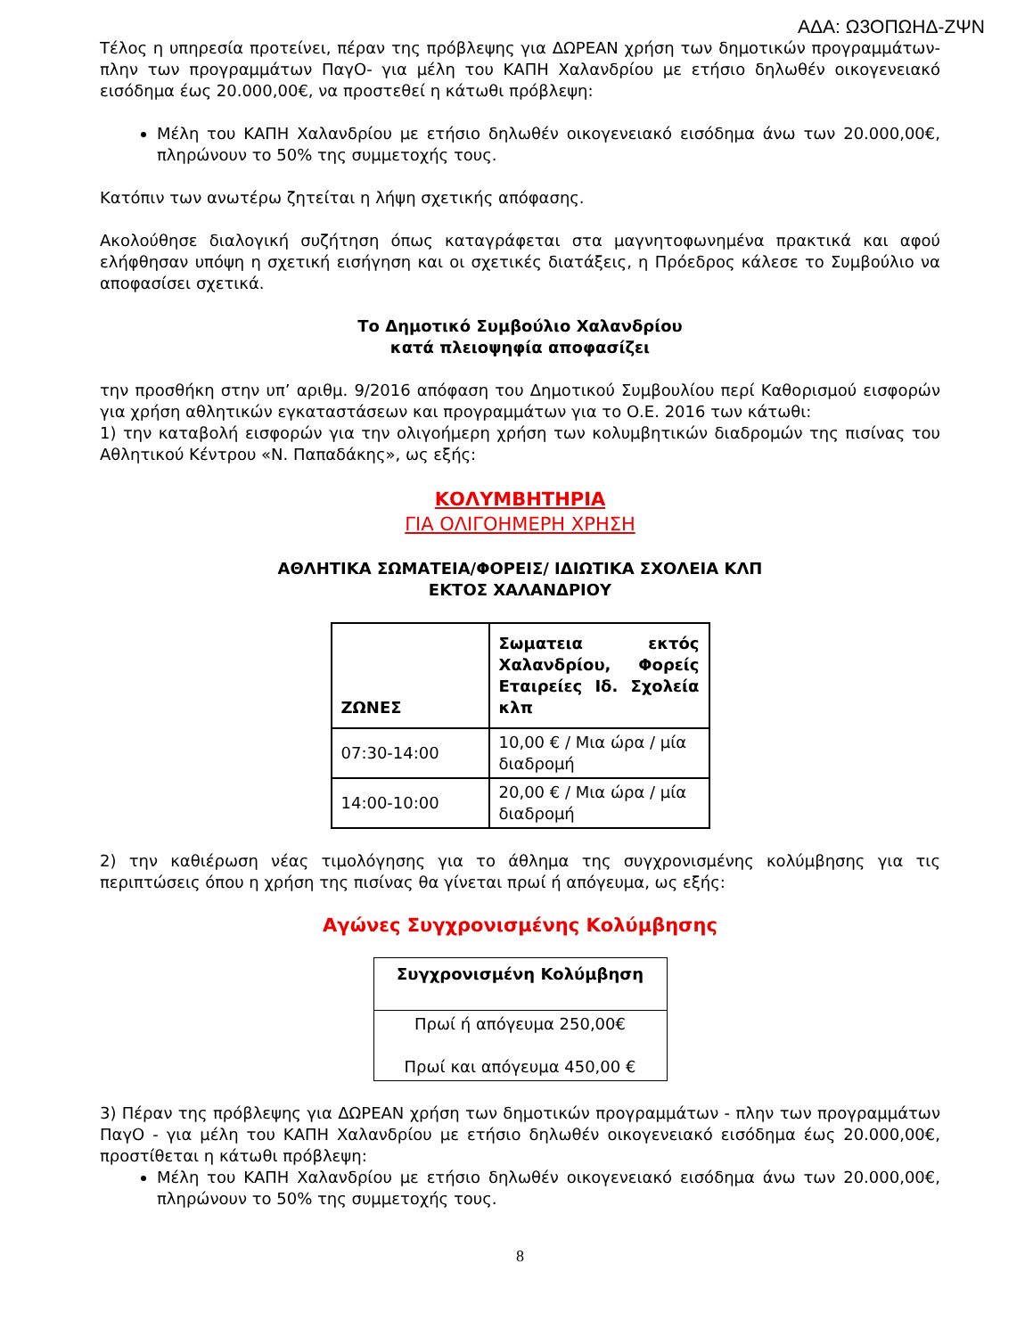ΑΔΑ: Ω3ΟΠΩΗΔ-ΖΨΝ
Τέλος η υπηρεσία προτείνει, πέραν της πρόβλεψης για ΔΩΡΕΑΝ χρήση των δημοτικών προγραμμάτων- πλην των προγραμμάτων ΠαγΟ- για μέλη του ΚΑΠΗ Χαλανδρίου με ετήσιο δηλωθέν οικογενειακό εισόδημα έως 20.000,00€, να προστεθεί η κάτωθι πρόβλεψη:
Μέλη του ΚΑΠΗ Χαλανδρίου με ετήσιο δηλωθέν οικογενειακό εισόδημα άνω των 20.000,00€, πληρώνουν το 50% της συμμετοχής τους.
Κατόπιν των ανωτέρω ζητείται η λήψη σχετικής απόφασης.
Ακολούθησε διαλογική συζήτηση όπως καταγράφεται στα μαγνητοφωνημένα πρακτικά και αφού ελήφθησαν υπόψη η σχετική εισήγηση και οι σχετικές διατάξεις, η Πρόεδρος κάλεσε το Συμβούλιο να αποφασίσει σχετικά.
Το Δημοτικό Συμβούλιο Χαλανδρίου
κατά πλειοψηφία αποφασίζει
την προσθήκη στην υπ’ αριθμ. 9/2016 απόφαση του Δημοτικού Συμβουλίου περί Καθορισμού εισφορών για χρήση αθλητικών εγκαταστάσεων και προγραμμάτων για το Ο.Ε. 2016 των κάτωθι:
1) την καταβολή εισφορών για την ολιγοήμερη χρήση των κολυμβητικών διαδρομών της πισίνας του Αθλητικού Κέντρου «Ν. Παπαδάκης», ως εξής:
ΚΟΛΥΜΒΗΤΗΡΙΑ
ΓΙΑ ΟΛΙΓΟΗΜΕΡΗ ΧΡΗΣΗ
ΑΘΛΗΤΙΚΑ ΣΩΜΑΤΕΙΑ/ΦΟΡΕΙΣ/ ΙΔΙΩΤΙΚΑ ΣΧΟΛΕΙΑ ΚΛΠ
ΕΚΤΟΣ ΧΑΛΑΝΔΡΙΟΥ
| ΖΩΝΕΣ | Σωματεια εκτός Χαλανδρίου, Φορείς Εταιρείες Ιδ. Σχολεία κλπ |
| --- | --- |
| 07:30-14:00 | 10,00 € / Μια ώρα / μία διαδρομή |
| 14:00-10:00 | 20,00 € / Μια ώρα / μία διαδρομή |
2) την καθιέρωση νέας τιμολόγησης για το άθλημα της συγχρονισμένης κολύμβησης για τις περιπτώσεις όπου η χρήση της πισίνας θα γίνεται πρωί ή απόγευμα, ως εξής:
Αγώνες Συγχρονισμένης Κολύμβησης
| Συγχρονισμένη Κολύμβηση |
| --- |
| Πρωί ή απόγευμα 250,00€ Πρωί και απόγευμα 450,00 € |
3) Πέραν της πρόβλεψης για ΔΩΡΕΑΝ χρήση των δημοτικών προγραμμάτων - πλην των προγραμμάτων ΠαγΟ - για μέλη του ΚΑΠΗ Χαλανδρίου με ετήσιο δηλωθέν οικογενειακό εισόδημα έως 20.000,00€, προστίθεται η κάτωθι πρόβλεψη:
Μέλη του ΚΑΠΗ Χαλανδρίου με ετήσιο δηλωθέν οικογενειακό εισόδημα άνω των 20.000,00€, πληρώνουν το 50% της συμμετοχής τους.
8